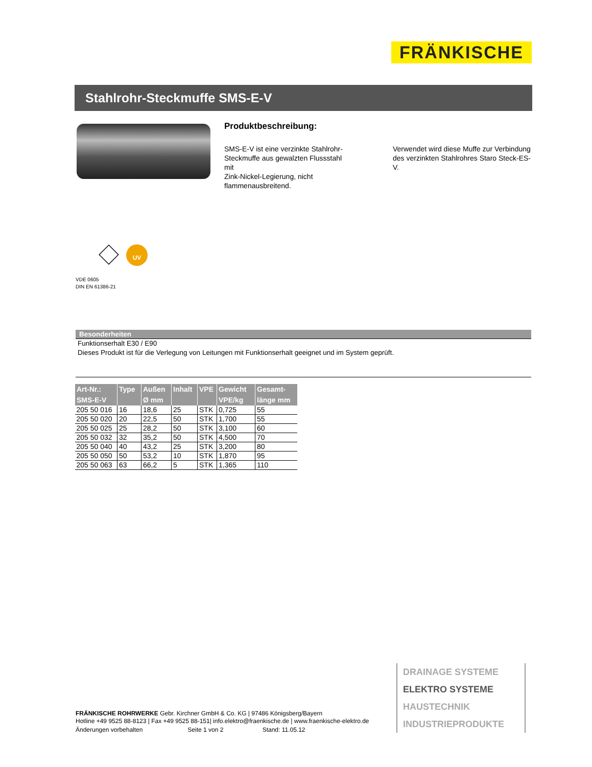FRÄNKISCHE
Stahlrohr-Steckmuffe SMS-E-V
Produktbeschreibung:
SMS-E-V ist eine verzinkte Stahlrohr-Steckmuffe aus gewalzten Flussstahl mit
Zink-Nickel-Legierung, nicht flammenausbreitend.
Verwendet wird diese Muffe zur Verbindung des verzinkten Stahlrohres Staro Steck-ES-V.
UV
VDE 0605
DIN EN 61386-21
Besonderheiten
Funktionserhalt E30 / E90
Dieses Produkt ist für die Verlegung von Leitungen mit Funktionserhalt geeignet und im System geprüft.
| Art-Nr.: SMS-E-V | Type | Außen Ø mm | Inhalt | VPE | Gewicht VPE/kg | Gesamt- länge mm |
| --- | --- | --- | --- | --- | --- | --- |
| 205 50 016 | 16 | 18,6 | 25 | STK | 0,725 | 55 |
| 205 50 020 | 20 | 22,5 | 50 | STK | 1,700 | 55 |
| 205 50 025 | 25 | 28,2 | 50 | STK | 3,100 | 60 |
| 205 50 032 | 32 | 35,2 | 50 | STK | 4,500 | 70 |
| 205 50 040 | 40 | 43,2 | 25 | STK | 3,200 | 80 |
| 205 50 050 | 50 | 53,2 | 10 | STK | 1,870 | 95 |
| 205 50 063 | 63 | 66,2 | 5 | STK | 1,365 | 110 |
DRAINAGE SYSTEME
ELEKTRO SYSTEME
HAUSTECHNIK
INDUSTRIEPRODUKTE
FRÄNKISCHE ROHRWERKE Gebr. Kirchner GmbH & Co. KG | 97486 Königsberg/Bayern
Hotline +49 9525 88-8123 | Fax +49 9525 88-151| info.elektro@fraenkische.de | www.fraenkische-elektro.de
Änderungen vorbehalten Seite 1 von 2 Stand: 11.05.12